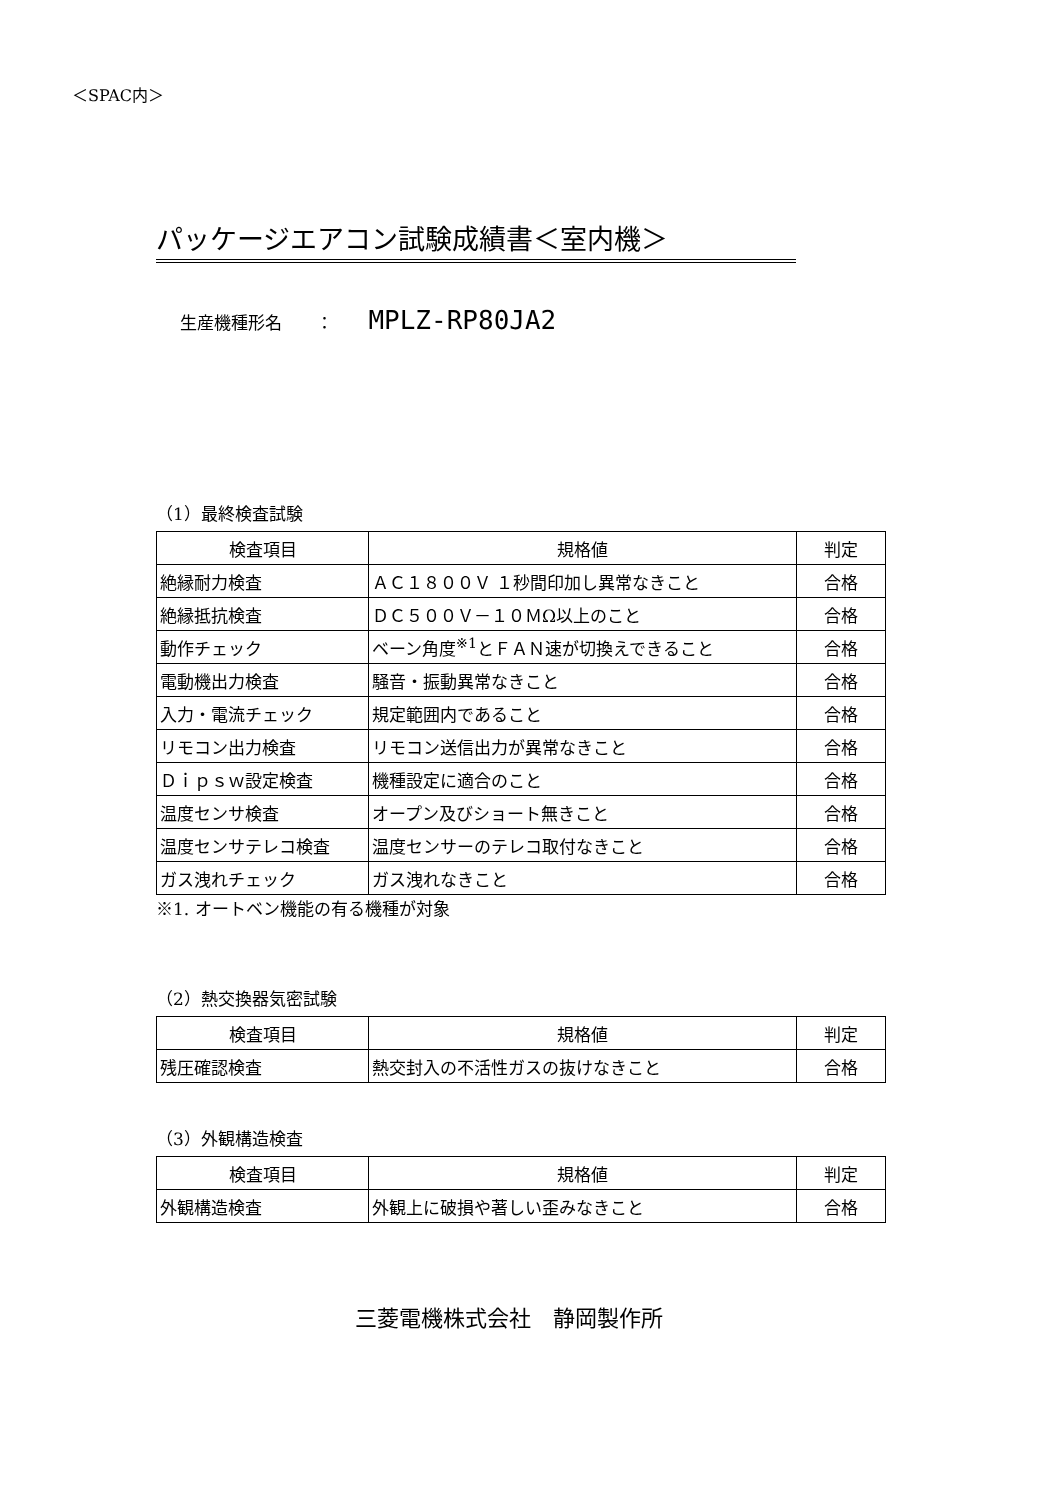＜SPAC内＞
パッケージエアコン試験成績書＜室内機＞
生産機種形名　　： MPLZ-RP80JA2
（1）最終検査試験
| 検査項目 | 規格値 | 判定 |
| --- | --- | --- |
| 絶縁耐力検査 | ＡＣ１８００Ｖ １秒間印加し異常なきこと | 合格 |
| 絶縁抵抗検査 | ＤＣ５００Ｖ－１０ＭΩ以上のこと | 合格 |
| 動作チェック | ベーン角度<sup>※1</sup>とＦＡＮ速が切換えできること | 合格 |
| 電動機出力検査 | 騒音・振動異常なきこと | 合格 |
| 入力・電流チェック | 規定範囲内であること | 合格 |
| リモコン出力検査 | リモコン送信出力が異常なきこと | 合格 |
| Ｄｉｐｓｗ設定検査 | 機種設定に適合のこと | 合格 |
| 温度センサ検査 | オープン及びショート無きこと | 合格 |
| 温度センサテレコ検査 | 温度センサーのテレコ取付なきこと | 合格 |
| ガス洩れチェック | ガス洩れなきこと | 合格 |
※1. オートベン機能の有る機種が対象
（2）熱交換器気密試験
| 検査項目 | 規格値 | 判定 |
| --- | --- | --- |
| 残圧確認検査 | 熱交封入の不活性ガスの抜けなきこと | 合格 |
（3）外観構造検査
| 検査項目 | 規格値 | 判定 |
| --- | --- | --- |
| 外観構造検査 | 外観上に破損や著しい歪みなきこと | 合格 |
三菱電機株式会社　静岡製作所